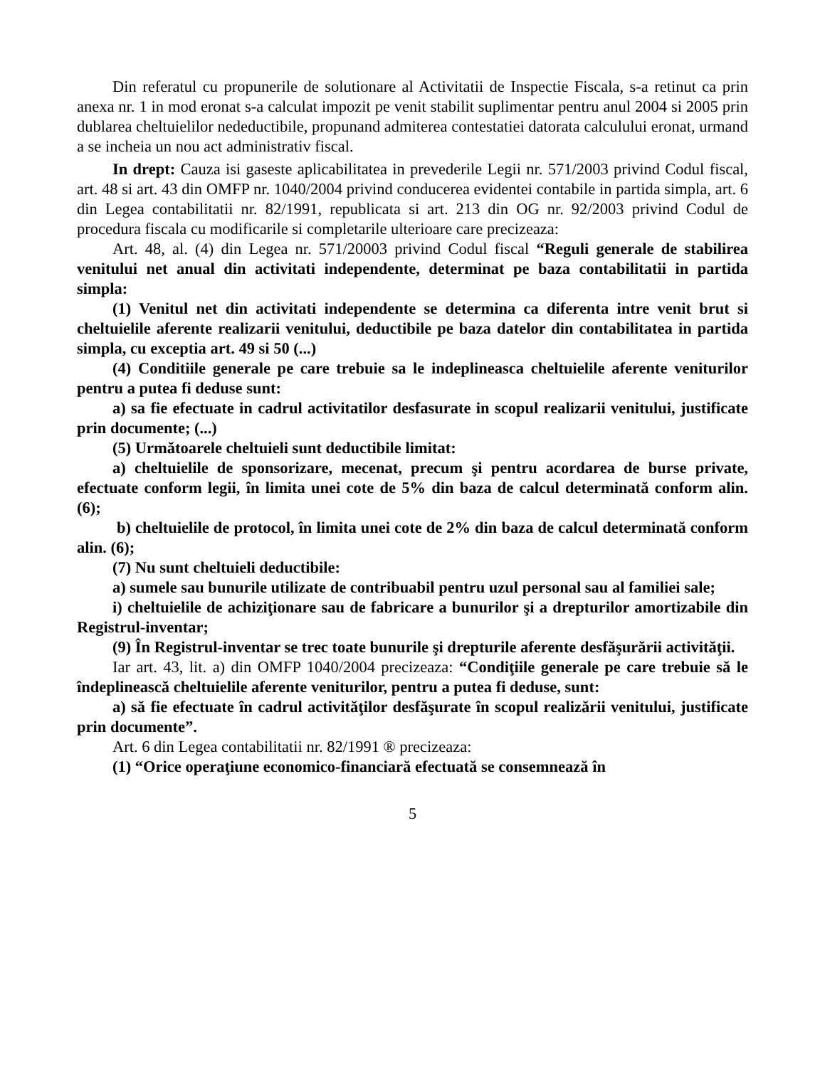Din referatul cu propunerile de solutionare al Activitatii de Inspectie Fiscala, s-a retinut ca prin anexa nr. 1 in mod eronat s-a calculat impozit pe venit stabilit suplimentar pentru anul 2004 si 2005 prin dublarea cheltuielilor nedeductibile, propunand admiterea contestatiei datorata calculului eronat, urmand a se incheia un nou act administrativ fiscal.
In drept: Cauza isi gaseste aplicabilitatea in prevederile Legii nr. 571/2003 privind Codul fiscal, art. 48 si art. 43 din OMFP nr. 1040/2004 privind conducerea evidentei contabile in partida simpla, art. 6 din Legea contabilitatii nr. 82/1991, republicata si art. 213 din OG nr. 92/2003 privind Codul de procedura fiscala cu modificarile si completarile ulterioare care precizeaza:
Art. 48, al. (4) din Legea nr. 571/20003 privind Codul fiscal “Reguli generale de stabilirea venitului net anual din activitati independente, determinat pe baza contabilitatii in partida simpla:
(1) Venitul net din activitati independente se determina ca diferenta intre venit brut si cheltuielile aferente realizarii venitului, deductibile pe baza datelor din contabilitatea in partida simpla, cu exceptia art. 49 si 50 (...)
(4) Conditiile generale pe care trebuie sa le indeplineasca cheltuielile aferente veniturilor pentru a putea fi deduse sunt:
a) sa fie efectuate in cadrul activitatilor desfasurate in scopul realizarii venitului, justificate prin documente; (...)
(5) Următoarele cheltuieli sunt deductibile limitat:
a) cheltuielile de sponsorizare, mecenat, precum şi pentru acordarea de burse private, efectuate conform legii, în limita unei cote de 5% din baza de calcul determinată conform alin. (6);
b) cheltuielile de protocol, în limita unei cote de 2% din baza de calcul determinată conform alin. (6);
(7) Nu sunt cheltuieli deductibile:
a) sumele sau bunurile utilizate de contribuabil pentru uzul personal sau al familiei sale;
i) cheltuielile de achiziţionare sau de fabricare a bunurilor şi a drepturilor amortizabile din Registrul-inventar;
(9) În Registrul-inventar se trec toate bunurile şi drepturile aferente desfăşurării activităţii.
Iar art. 43, lit. a) din OMFP 1040/2004 precizeaza: “Condiţiile generale pe care trebuie să le îndeplinească cheltuielile aferente veniturilor, pentru a putea fi deduse, sunt:
a) să fie efectuate în cadrul activităţilor desfăşurate în scopul realizării venitului, justificate prin documente”.
Art. 6 din Legea contabilitatii nr. 82/1991 ® precizeaza:
(1) “Orice operaţiune economico-financiară efectuată se consemnează în
5